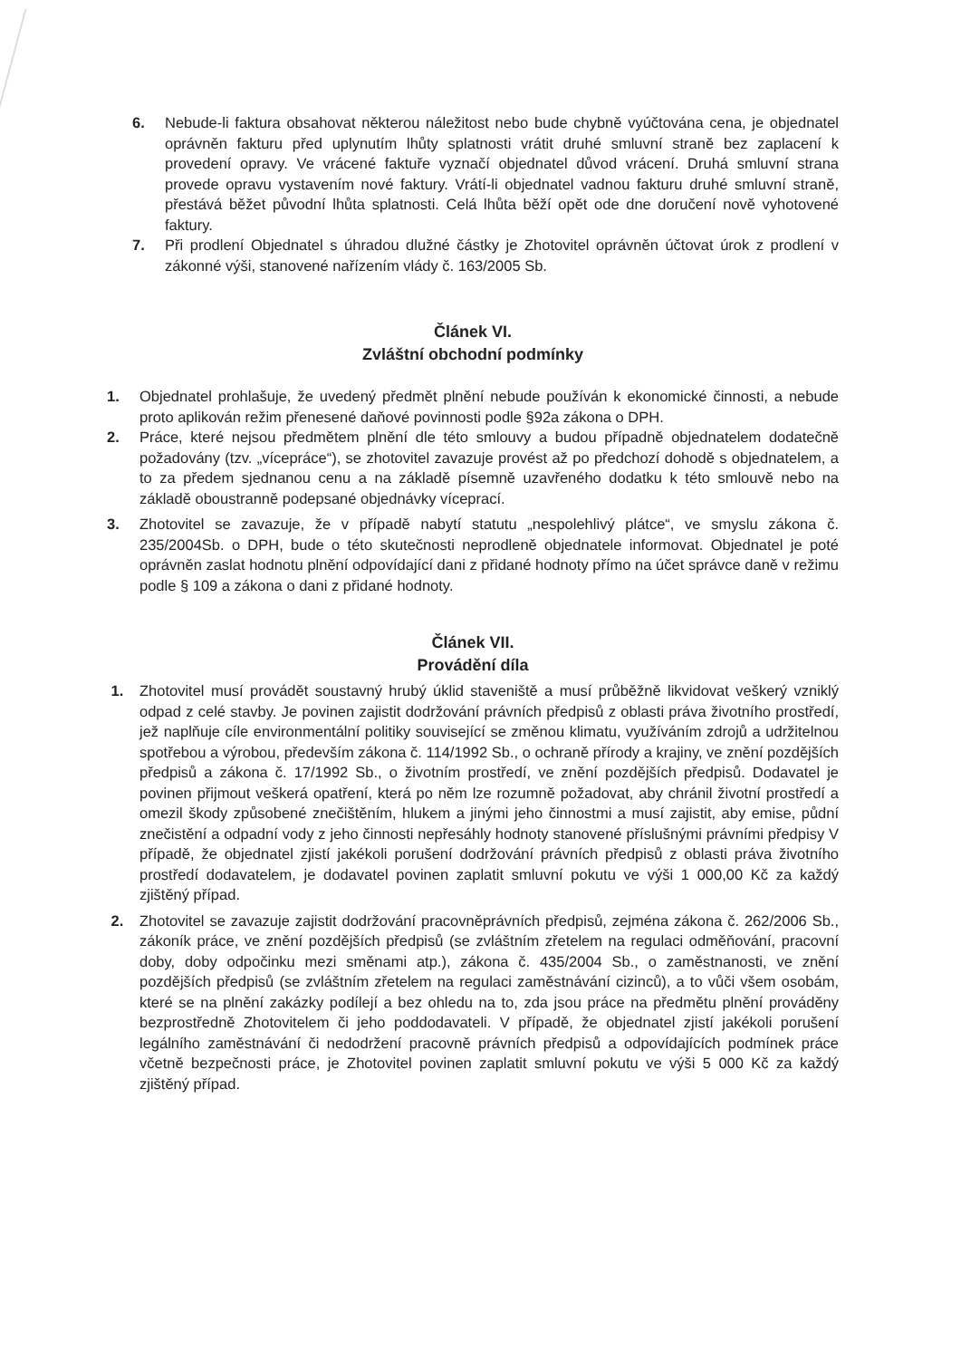6. Nebude-li faktura obsahovat některou náležitost nebo bude chybně vyúčtována cena, je objednatel oprávněn fakturu před uplynutím lhůty splatnosti vrátit druhé smluvní straně bez zaplacení k provedení opravy. Ve vrácené faktuře vyznačí objednatel důvod vrácení. Druhá smluvní strana provede opravu vystavením nové faktury. Vrátí-li objednatel vadnou fakturu druhé smluvní straně, přestává běžet původní lhůta splatnosti. Celá lhůta běží opět ode dne doručení nově vyhotovené faktury.
7. Při prodlení Objednatel s úhradou dlužné částky je Zhotovitel oprávněn účtovat úrok z prodlení v zákonné výši, stanovené nařízením vlády č. 163/2005 Sb.
Článek VI.
Zvláštní obchodní podmínky
1. Objednatel prohlašuje, že uvedený předmět plnění nebude používán k ekonomické činnosti, a nebude proto aplikován režim přenesené daňové povinnosti podle §92a zákona o DPH.
2. Práce, které nejsou předmětem plnění dle této smlouvy a budou případně objednatelem dodatečně požadovány (tzv. „vícepráce“), se zhotovitel zavazuje provést až po předchozí dohodě s objednatelem, a to za předem sjednanou cenu a na základě písemně uzavřeného dodatku k této smlouvě nebo na základě oboustranně podepsané objednávky víceprací.
3. Zhotovitel se zavazuje, že v případě nabytí statutu „nespolehlivý plátce“, ve smyslu zákona č. 235/2004Sb. o DPH, bude o této skutečnosti neprodleně objednatele informovat. Objednatel je poté oprávněn zaslat hodnotu plnění odpovídající dani z přidané hodnoty přímo na účet správce daně v režimu podle § 109 a zákona o dani z přidané hodnoty.
Článek VII.
Provádění díla
1. Zhotovitel musí provádět soustavný hrubý úklid staveniště a musí průběžně likvidovat veškerý vzniklý odpad z celé stavby. Je povinen zajistit dodržování právních předpisů z oblasti práva životního prostředí, jež naplňuje cíle environmentální politiky související se změnou klimatu, využíváním zdrojů a udržitelnou spotřebou a výrobou, především zákona č. 114/1992 Sb., o ochraně přírody a krajiny, ve znění pozdějších předpisů a zákona č. 17/1992 Sb., o životním prostředí, ve znění pozdějších předpisů. Dodavatel je povinen přijmout veškerá opatření, která po něm lze rozumně požadovat, aby chránil životní prostředí a omezil škody způsobené znečištěním, hlukem a jinými jeho činnostmi a musí zajistit, aby emise, půdní znečistění a odpadní vody z jeho činnosti nepřesáhly hodnoty stanovené příslušnými právními předpisy V případě, že objednatel zjistí jakékoli porušení dodržování právních předpisů z oblasti práva životního prostředí dodavatelem, je dodavatel povinen zaplatit smluvní pokutu ve výši 1 000,00 Kč za každý zjištěný případ.
2. Zhotovitel se zavazuje zajistit dodržování pracovněprávních předpisů, zejména zákona č. 262/2006 Sb., zákoník práce, ve znění pozdějších předpisů (se zvláštním zřetelem na regulaci odměňování, pracovní doby, doby odpočinku mezi směnami atp.), zákona č. 435/2004 Sb., o zaměstnanosti, ve znění pozdějších předpisů (se zvláštním zřetelem na regulaci zaměstnávání cizinců), a to vůči všem osobám, které se na plnění zakázky podílejí a bez ohledu na to, zda jsou práce na předmětu plnění prováděny bezprostředně Zhotovitelem či jeho poddodavateli. V případě, že objednatel zjistí jakékoli porušení legálního zaměstnávání či nedodržení pracovně právních předpisů a odpovídajících podmínek práce včetně bezpečnosti práce, je Zhotovitel povinen zaplatit smluvní pokutu ve výši 5 000 Kč za každý zjištěný případ.